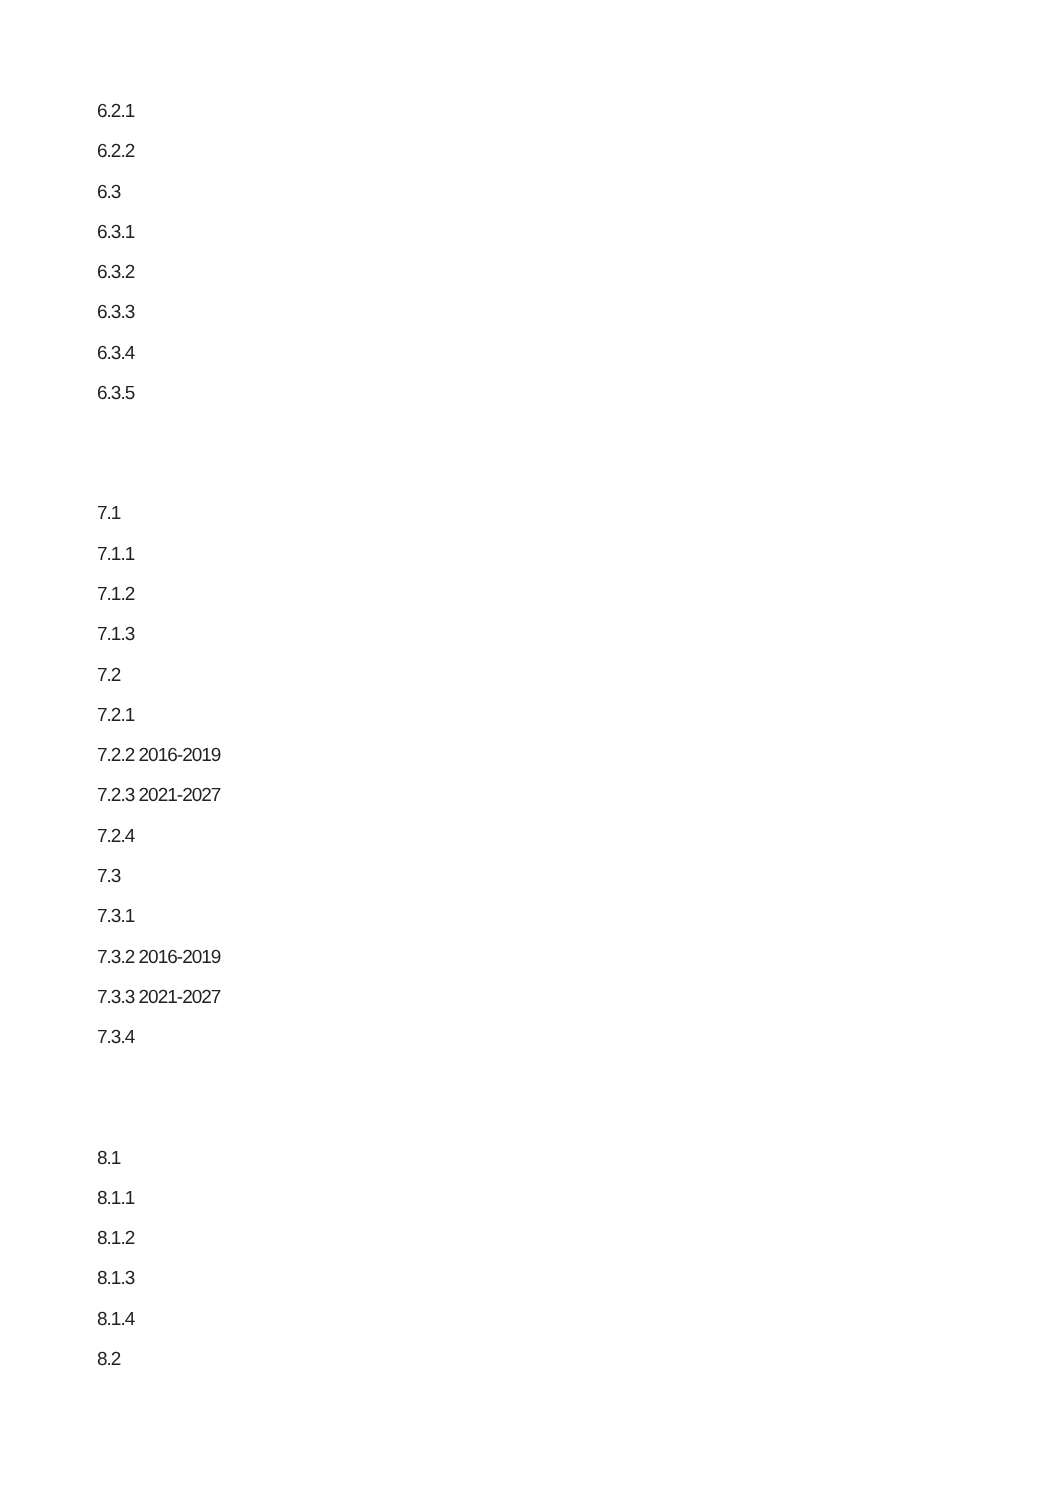6.2.1
6.2.2
6.3
6.3.1
6.3.2
6.3.3
6.3.4
6.3.5
7.1
7.1.1
7.1.2
7.1.3
7.2
7.2.1
7.2.2 2016-2019
7.2.3 2021-2027
7.2.4
7.3
7.3.1
7.3.2 2016-2019
7.3.3 2021-2027
7.3.4
8.1
8.1.1
8.1.2
8.1.3
8.1.4
8.2